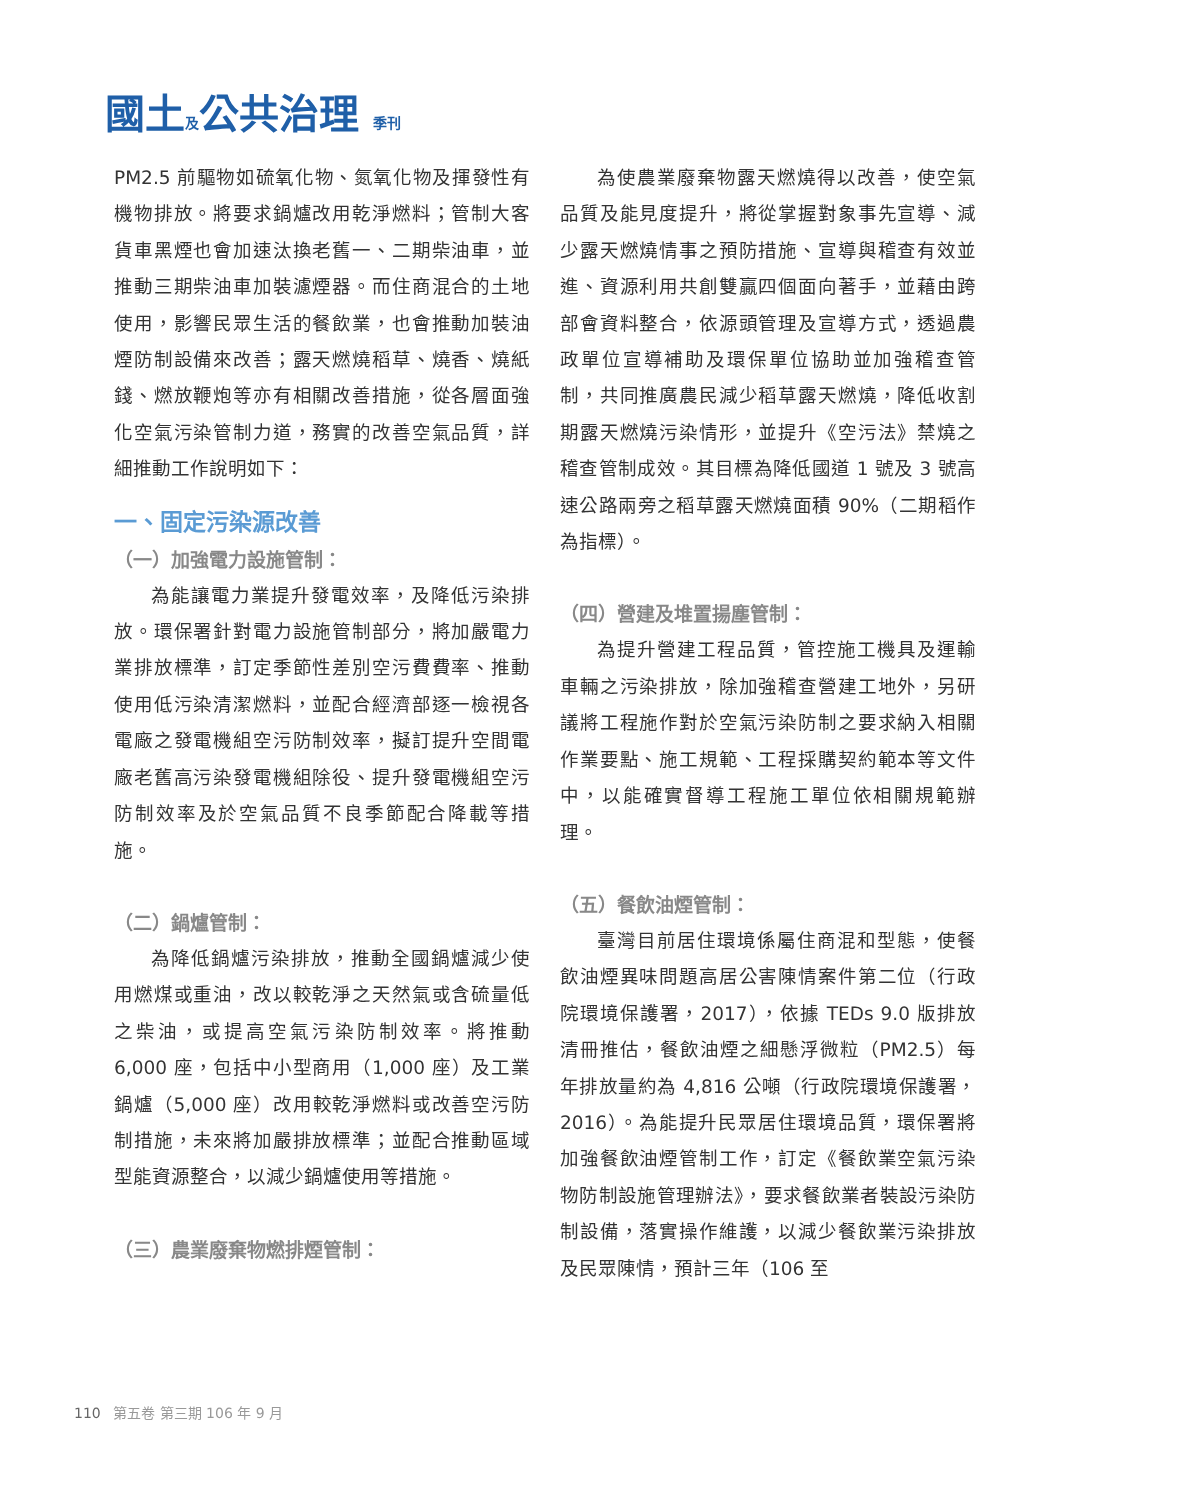國土及公共治理 季刊
PM2.5 前驅物如硫氧化物、氮氧化物及揮發性有機物排放。將要求鍋爐改用乾淨燃料；管制大客貨車黑煙也會加速汰換老舊一、二期柴油車，並推動三期柴油車加裝濾煙器。而住商混合的土地使用，影響民眾生活的餐飲業，也會推動加裝油煙防制設備來改善；露天燃燒稻草、燒香、燒紙錢、燃放鞭炮等亦有相關改善措施，從各層面強化空氣污染管制力道，務實的改善空氣品質，詳細推動工作說明如下：
一、固定污染源改善
（一）加強電力設施管制：
為能讓電力業提升發電效率，及降低污染排放。環保署針對電力設施管制部分，將加嚴電力業排放標準，訂定季節性差別空污費費率、推動使用低污染清潔燃料，並配合經濟部逐一檢視各電廠之發電機組空污防制效率，擬訂提升空間電廠老舊高污染發電機組除役、提升發電機組空污防制效率及於空氣品質不良季節配合降載等措施。
（二）鍋爐管制：
為降低鍋爐污染排放，推動全國鍋爐減少使用燃煤或重油，改以較乾淨之天然氣或含硫量低之柴油，或提高空氣污染防制效率。將推動 6,000 座，包括中小型商用（1,000 座）及工業鍋爐（5,000 座）改用較乾淨燃料或改善空污防制措施，未來將加嚴排放標準；並配合推動區域型能資源整合，以減少鍋爐使用等措施。
（三）農業廢棄物燃排煙管制：
為使農業廢棄物露天燃燒得以改善，使空氣品質及能見度提升，將從掌握對象事先宣導、減少露天燃燒情事之預防措施、宣導與稽查有效並進、資源利用共創雙贏四個面向著手，並藉由跨部會資料整合，依源頭管理及宣導方式，透過農政單位宣導補助及環保單位協助並加強稽查管制，共同推廣農民減少稻草露天燃燒，降低收割期露天燃燒污染情形，並提升《空污法》禁燒之稽查管制成效。其目標為降低國道 1 號及 3 號高速公路兩旁之稻草露天燃燒面積 90%（二期稻作為指標）。
（四）營建及堆置揚塵管制：
為提升營建工程品質，管控施工機具及運輸車輛之污染排放，除加強稽查營建工地外，另研議將工程施作對於空氣污染防制之要求納入相關作業要點、施工規範、工程採購契約範本等文件中，以能確實督導工程施工單位依相關規範辦理。
（五）餐飲油煙管制：
臺灣目前居住環境係屬住商混和型態，使餐飲油煙異味問題高居公害陳情案件第二位（行政院環境保護署，2017），依據 TEDs 9.0 版排放清冊推估，餐飲油煙之細懸浮微粒（PM2.5）每年排放量約為 4,816 公噸（行政院環境保護署，2016）。為能提升民眾居住環境品質，環保署將加強餐飲油煙管制工作，訂定《餐飲業空氣污染物防制設施管理辦法》，要求餐飲業者裝設污染防制設備，落實操作維護，以減少餐飲業污染排放及民眾陳情，預計三年（106 至
110 第五卷 第三期 106 年 9 月